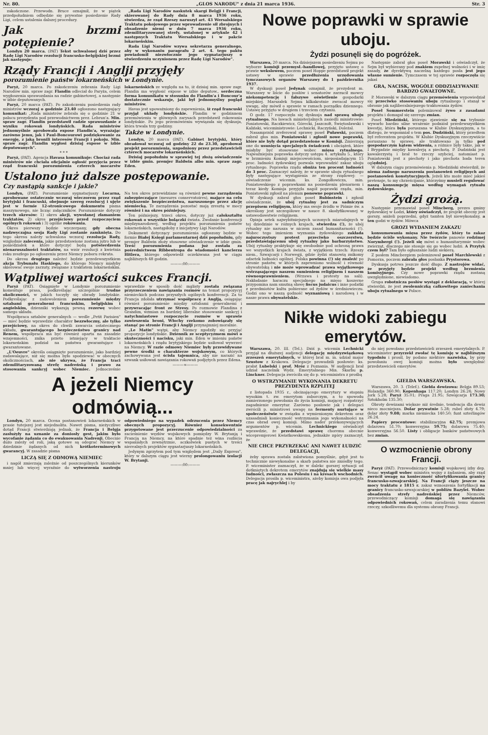Nr. 80. „GLOS NARODU" z dnia 21 marca 1936. Str. 3
zakończone. Przewodn. Bruce oznajmił, że w piątek przedpołudniem odbędzie się prywatne posiedzenie Rady Ligi, celem ustalenia dalszej procedury.
Jak brzmi potępienie?
Londyn 20 marca. (PAT) Tekst uchwalonej dziś przez Radę Ligi Narodów rezolucji francusko-belgijskiej brzmi jak następuje:
„Rada Ligi Narodów naskutek skargi Belgji i Francji, skierowanej do Rady dnia 8 marca 1936 roku, stwierdza, że rząd Rzeszy naruszył art. 43 Wersalskiego Traktatu pokojowego przez wprowadzenie sił zbrojnych i obsadzenie niemi w dniu 7 marca 1936 roku, zdemilitaryzowanej strefy, ustalonej w artykule 42 i następnych Traktatu Wersalskiego i w pakcie lokarneńskim.
Rada Ligi Narodów wzywa sekretarza generalnego, aby w wykonaniu paragrafu 2 art. 4. tego paktu powiadomił niezwłocznie jego sygnatarjuszy o stwierdzeniu uczynionem przez Radę Ligi Narodów".
Rządy Francji i Anglji przyjęły
porozumienie państw lokarneńskich w Londynie.
Paryż, 20 marca. Po zakończeniu zebrania Rady Ligi Narodów min. spraw zagr. Flandin odleciał do Paryża, celem wygłoszenia sprawozdania na radzie gabinetowej, a następnie w izbie deputowanych.
Paryż, 20 marca (PAT). Po zakończeniu posiedzenia rady ministrów wczoraj o godzinie 23.40 ogłoszono następujący komunikat: „Rada ministrów zebrała się o godzinie 21 w pałacu prezydenta pod przewodnictwem prez. Lebrun'a. Min. spraw zagr. Flandin przedstawił radzie sprawozdanie z wyniku rokowań londyńskich. Rada ministrów jednomyślnie aprobowała expose Flandin'a, wyrażając zarówno jemu, jak i Paul-Boncourowi podziękowanie za energję, z jaką bronili interesów Francji i pokoju. Min. spraw zagr. Flandin wygłosi dzisiaj expose w izbie deputowanych".
* * *
Paryż, (PAT). Agencja Havasa komunikuje: Chociaż rada ministrów nie chciała oficjalnie ogłosić przyjęcia przez rząd francuski porozumienia czterech mocarstw lokarneńskich ze względu na to, iż dzisiaj min. spraw zagr. Flandin ma wygłosić expose w izbie deputow., serdeczna forma komunikatu w stosunku do Flandin'a i Boncour'a dostatecznie wskazuje, jaki był jednomyślny pogląd ministrów.
Havas jest upoważniony do zapewnienia, iż rząd francuski przyjął układy londyńskie. Flandin w godzinnem przemówieniu w głównych zarysach przedstawił rokowania londyńskie. Po jego przemówieniu wywiązała się dyskusja, która trwała trzy godziny.
Także w Londynie.
Londyn, 20 marca (PAT). Gabinet brytyjski, który obradował wczoraj od godziny 22 do 23.30, aprobował projekt porozumienia, uzgodniony przez przedstawicieli czterech mocarstw lokarneńskich.
Dzisiaj popołudniu w sprawiej tej złożą oświadczenie w izbie gmin. premjer Baldwin albo min. spraw zagr. Eden.
Ustalono już dalsze postępowanie.
Czy nastąpią sankcje i jakie?
Londyn, (PAT). Porozumienie sygnatarjuszy Locarna, aprobowane ostatecznie wczoraj wieczorem przez rząd brytyjski i francuski, obejmuje szereg rezolucyj i ujęte jest w formie 12-stronicowego dokumentu pisma maszynowego, nie licząc załączników. Porozumienie dotyczy trzech okresów: 1) okres akcji, wywołanej złamaniem traktatów, 2) okres przejściowy przed rozpoczęciem ogólnych rokowań i 3) ogólne rokowania.
Okres pierwszy będzie wyczerpany, gdy obecna nadzwyczajna sesja Rady Ligi zostanie zamknięta. Do tego okresu należy uchwalona wczoraj rezolucja Rady, względnie zalecenia, jakie przedstawione zostaną jutro lub w poniedziałek a które dotyczyć będą potwierdzenia nienaruszalności traktatów, na wzór rezolucji z kwietnia roku zeszłego po ogłoszeniu przez Niemcy poboru rekruta.
Do okresu drugiego należeć będzie przedewszystkiem akcja Trybunału Haskiego, do którego Niemcy miałyby skierować swoje zarzuty, związane z traktatem lokarneńskim. Na ten okres przewidziane są również pewne zarządzenia zabezpieczające (mesures conservatoires), mające na celu zwiększenie bezpieczeństwa, naruszonego przez akcję niemiecką. Te zarządzenia pozostać mają zresztą w mocy również i na okres późniejszy.
Ten późniejszy, trzeci okres, dotyczy już całokształtu rokowań o wszystkie bolączki świata. Zwołanie konferencji międzynarodowej, według projektu porozumienia państw lokarneńskich, nastąpiłoby z inicjatywy Ligi Narodów.
Dokument dotyczący porozumienia ogłoszony będzie w formie Białej Księgi parlamentarnej dziś popołudniu, gdy premjer Baldwin złoży stosowne oświadczenie w izbie gmin. Treść porozumienia podana już została za pośrednictwem Ribbentropa do wiadomości kanclerza Hitlera, którego odpowiedź oczekiwana jest w ciągu najbliższych 48 godzin.
———:00:———
Wątpliwej wartości sukces Francji.
Paryż (PAT). Osiągnięte w Londynie porozumienie komentuje prasa, podkreślając szczególnie trudne okoliczności, w jakich toczyły się obrady londyńskie. Podkreślając z zadowoleniem porozumienie między sztabami generalnemi francuskim, belgijskim i angielskim, dzienniki wykazują pewną rezerwę wobec samego układu.
Współpraca sztabów generalnych — wedle „Petit Parisien" — mieć będzie wprawdzie charakter bezzwłoczny, ale tylko przejściowy, na okres do chwili zawarcia ostatecznego układu, gwarantującego bezpieczeństwo granicy nad Renem, współpraca ma być również oparta na zasadzie wzajemności, znika przeto istniejący w traktacie lokarneńskim podział na państwa gwarantujące i gwarantowane.
„L'Oeuvre" określa osiągnięte porozumienie, jako bardziej zadawalające, niż się można było spodziewać w obecnych okolicznościach, ale nie ukrywa, że Francja traci zdemilitaryzowaną strefę nadreńską i prawo za stosowania sankcyj wobec Niemiec. Jednocześnie wprawdzie w sposób dość mglisty została związana przyrzeczeniem nawiązania rozmów na temat propozycyj niemieckich podczas przyszłych ogólnych konferencji. Za to Francja zdołała utrzymać współpracę z Anglją, osiągając również porozumienie między sztabami generalnemi i przywracając front ze Stresy. Po rozmowie Flandina z Grandim, wzmian za bardziej liberalne stosowanie sankcyj i natychmiastowe rozpoczęcie rozmów w sprawie zawieszenia broni, Włochy rzekomo zobowiązały się stanąć po stronie Francji i Anglji przynajmniej moralnie.
„Le Matin" wątpi, aby Niemcy zgodziły się przyjąć propozycje londyńskie. Dziennik ze sceptycyzmem mówi o skuteczności i nacisku, jaki min. Eden w imieniu państw lokarneńskich i rządu brytyjskiego będzie usiłował wywrzeć na Niemcy. W razie odmowy Niemiec były przewidywane pewne środki o charakterze wojskowym, co których zachowywana jest ścisła tajemnica, aby nie narazić na szwank usiłowań nawiązania rokowań podjętych przez Edena.
———∞———
A jeżeli Niemcy odmówią...
Londyn, 20 marca. Ocena postanowień lokarneńskich w prasie tutejszej jest niejednolita. Nawet pisma, nieżyczliwe dotąd Francji stwierdzają jednak, że Francja i Belgja zasłużyły na uznanie za doniosły gest, jakim było wycofanie żądania co do ewakuowania Nadrenji. Obecnie dużo zależy od roli, jaką gotowe są odegrać Niemcy w dziedzinie żądanych od nich krótkoterminowych gwarancyj. W zasadzie pisma
LICZĄ SIĘ Z ODMOWĄ NIEMIEC
i nagół zmierzają zależnie od poszczególnych kierunków mniej lub więcej wyraźnie do wytworzenia nastroju odpowiedniego na wypadek odrzucenia przez Niemcy obecnych propozycyj. Również konsekwentnie przygotowane jest przerzucenie odpowiedzialności za zacieśnienie węzłów wojskowych pomiędzy W. Brytanją i Francją na Niemcy, na które spadnie też wina rozbicia wspaniałych zewnętrznie, aczkolwiek pustych w treści nierealnych projektów sygnatarjuszy lokarneńskich.
Jedynym zgrzytem pod tym względem jest „Daily Express", który w dalszym ciągu jest wierny prolongowaniu izolacji W. Brytanji.
———:00:———
Nowe poprawki w sprawie uboju.
Żydzi posunęli się do pogróżek.
Warszawa, 20 marca. Na dzisiejszem posiedzeniu Sejmu po wyborze komisji przemysł.-handlowej, przyjęto ustawę o prawie wekslowem, poczem poseł Hoppe przedstawił projekt ustawy w sprawie przedłużenia urzędowania tymczasowych organów Warszawy do 1 października 1937.
W dyskusji poseł Jedynak oznajmił, że prezydent m. Warszawy w liście do posłów i senatorów zarzucił mowcy niekompetencję i fałszywe oświetlenie gospodarki miejskiej. Marszałek Sejmu kilkakrotnie zwracał mowcy uwagę, aby mówił o sprawie w ramach porządku dziennego. Ustawę przyjęto w drugiem i trzeciem czytaniu.
O godz. 17 rozpoczęła się dyskusja nad sprawą uboju rytualnego. Na ławach ministerjalnych zasiedli ministrowie: Poniatowski, Raczkiewicz, Górecki, Jaszczołt, Świętosławski i Kaliński, wiceministrowie: Lechnicki, Raczyński, Doleżal.
Nasamprzód zreferował sprawę poseł Puławski, poczem zabrał głos min. Poniatowski i zgłosił nowe poprawki, które nie były dotąd przedstawione w Komisji. Zmierzają one do usunięcia specjalnych świadczeń i obciążeń, które miałyby być stosowane wobec mięsa rytualnego. Najważniejsza poprawka dotyczy ustępu 4. artykułu 5., który w brzmieniu Komisji miejscowościom, nieposiadającym 15 proc. ludności żydowskiej pozwala wprowadzić zakaz uboju rytualnego. Poprawka rządu obniża ten procent ludności do 3 proc. Zaznaczyć należy, że w sprawie uboju rytualnego były następujące wystąpienia ze strony rządowej: — oświadczenie wicemin. ks. Żongołłowicza, min. Poniatowskiego z poprawkami na posiedzeniu plenarnem i teraz kiedy Komisja przyjęła nagół poprawki rządu, min. Poniatowski zgłosił na plenum ponowne poprawki.
W dyskusji zabrał głos poseł Rubinstein i zgłosił oświadczenie, że ubój rytualny jest za sadniczym przepisem religijnym, który ma swoje źródło w Piśmie św. a określony jest szczegółowe w nauce 8. skodyfikowanej w ustawodawstwie religijnem.
Opinja setek najwybitniejszych uczonych miarodajnych w tej dziedzinie w różnych krajach, stwierdza (!), że ubój rytualny nie narusza w niczem zasad humanitarności (!). Wobec tego imieniem wyznania żydowskiego zakłada najuroczystszy protest przeciwko oszczerstwu, przedstawiającemu ubój rytualny jako barbarzyństwo. Ubój rytualny praktykuje się swobodnie pod ochroną prawa we wszystkich krajach świata, z wyjątkiem trzech: Rzeszy niem., Szwajcarji i Norwegji, gdzie żydzi stanowią znikomy odsetek ludności ogólnej. Polska powinna (!) się znaleźć po stronie państw, w których zapewniono wolność i równość obywatelską i nie może wprowadzać prawa wyjątkowego wstrząsającego naszem sumieniem religijnem i naszem równouprawnieniem. (Wrzawa i protesty na sali). Nakładanie haraczu specjalnego na mięso koszerne przypomina nam smutną sławę fiscus judaicus i inne podatki z przedmiotów kultu pobierane od żydów w średniowieczu. Godzi ono w naszą godność wyznaniową i narodową i w nasze prawa obywatelskie.
Następnie zabrał głos poseł Morawski i oświadczył, że Sejm był wybierany pod znakiem zupełnej wolności i w imię zasady, że dyrektywą naczelną każdego posła jest jego własne sumienie. Tymczasem w tej sprawie rozpoczęła się jakaś
GRA, NACISK, WOGÓLE ODDZIAŁYWANIE BARDZO GWAŁTOWNE.
P. Morawski w dalszym ciągu przemówienia wypowiedział się przeciwko stosowaniu uboju rytualnego i stanął w obronie jak najliberalniejszego traktowania żydów.
Poseł Sommerstein polemizował żywo z zasadami projektu i domagał się szeregu zmian.
Poseł Miedziński, którego zjawienie się na trybunie wywarło bardzo silne wrażenie podniósł przedewszystkiem kwestję, która była poruszana w Klubie Dyskusyjnym, a to dlatego, że wspomniał o tem pos. Dudziński, który przedtem był referentem projektu. W Klubie Dyskusyjnym rzeczywiście poruszano tę sprawę, ale traktowano ją tylko pod gospodarczym kątem widzenia, a różnice były takie, jak w I Brygadzie między kawalerją a piechotą. P. Dudziński jest kawalerzystą i brał te rzeczy szybciej, natomiast p. Poniatowski jest z piechoty i jako piechota bada teren oględniej.
W dalszym ciągu przemówienia p. Miedziński stwierdził, że niema żadnego naruszenia postanowień religijnych ani postanowień konstytucyjnych. Jeżeli kto może mieć jakieś pretensje, to my chrześcijanie, którzyśmy musieli regulować naszą konsumpcję mięsa według wymagań rytuału żydowskiego.
Żydzi grożą.
Następnie przemawiał poseł Mincberg, prezes gminy żydowskiej w Łodzi, który oświadczył, że projekt obecny jest gorszy, aniżeli poprzedni, gdyż tamten był niewykonalny, a ten godzi w żydów. Mówca
GROZI WYDANIEM ZAKAZU
konsumowania mięsa przez żydów, który to zakaz będzie ściśle wykonany. Nie twórzcie panowie rodzimej Norymbergi (!). Jeżeli się mówi o humanitaryzmie wobec zwierząt, dlaczego nie stosuje się go wobec ludzi. A Przytyk czem był? Tam było ogłuszanie ludzi siekierą.
Z posłem Mincbergiem polemizował poseł Marchlewski z Pomorza, poczem zabrała głos posłanka Prystorowa.
Dyskusja potrwa jeszcze dość długo. Z nastrojów widać, że przyjęty będzie projekt według brzmienia komisyjnego. Czy nowe poprawki rządu zostaną uwzględnione, niewiadomo.
Grupa robotnicza posłów wystąpi z deklaracją, w której stwierdzi, że jest zwolenniczką całkowitego zaniechania uboju rytualnego w Polsce.
Nikłe widoki zabiegu emerytów.
Warszawa, 20. III. (Tel.). Dziś p. wicemin Lechnicki przyjął na dłuższej audjencji delegację międzyzwiązkową zrzeszeń emerytalnych, w której brał m. in. udział major Szustow z Krakowa. Delegacje prowadzili posłowie: ks. prałat Lubelski i prof. Mróz z Poznania. W audjencji brał udział naczelnik Wydz. Emerytalnego Min. Skarbu p. Linckner. Delegacja zwróciła się do p. wiceministra z prośbą
O WSTRZYMANIE WYKONANIA DEKRETU PREZYDENTA RZPLITEJ
z listopada 1935 r., obcinającego emerytury w stopniu wysokim t. zw. emerytom zaborczym, a to spowodu zamierzonego powołania do życia komisji, mającej rozpatrzyć zagadnienie emerytur. Zarówno posłowie jak i delegaci zwrócili p. ministrowi uwagę na fermenty nurtujące w społeczeństwie w związku z wymienionym dekretem oraz uzasadniali konieczność wstrzymania jego wykonalności na czas obrad owej komisji. Mimo nader przekonywujących argumentów p. wicemin. Lechnickiego oświadczył wprawdzie, że przedstawi sprawę choremu obecnie wicepremjerowi Kwiatkowskiemu, jednakże zgóry zaznaczył, że
NIE CHCE PRZYRZEKAĆ ANI NAWET ŁUDZIĆ DELEGACJI,
żeby sprawa została załatwiona pomyślnie, gdyż jest to technicznie niewykonalne a skarb państwa nie zniósłby tego. P. wiceminister zaznaczył, że w dalekc gorszej sytuacji od dotkniętych dekretem emerytów znajdują się wielkie masy ludności, zwłaszcza na Polesiu i na kresach wschodnich. Delegacja prosiła p. wiceministra, ażeby komisja owa podjęła pracę jak najrychlej i by
do niej powołano przedstawicieli zrzeszeń emerytalnych. P. wiceminister przyrzekł zwołać tę komisję w najbliższym tygodniu i prosił, by podano niektóre nazwiska, by przy powołaniu owej komisji można było uwzględnić przedstawicieli emerytów.
GIEŁDA WARSZAWSKA.
Warszawa, 20. 3. (Telef.). Giełda dewizowa: Belgja 89.53; Holandja 360.90; Kopenhaga 117.20; Londyn 26.24; Nowy Jork 5.28; Paryż 35.01; Praga 21.95; Szwajcarja 173.30; Sztokholm 135.30;
Obroty dewizami większe niż średnie, tendencja dla dewiz nieco mocniejsza. Dolar prywatnie 5.28; rubel złoty 4.79; dolar złoty 9.08; marka niemiecka 140.50; funt szterlingów 26.24.
Papiery procentowe: stabilizacyjna 62.75; premjowa dolarowa 51.70; konwersyjna 59.75; dolarowa 75.40; konwersyjna 56.50. Listy i obligacje banków państwowych bez zmian.
O wzmocnienie obrony Francji.
Paryż (PAT). Przewodniczący komisji wojskowej izby dep. Senac wystąpił wobec ministra wojny z żądaniem, aby rząd zwrócił uwagę na konieczność ufortyfikowania granicy francusko-szwajcarskiej. Na Francji ciąży jeszcze na mocy traktatu z 1815 r. zakaz wznoszenia fortyfikacji na granicy francusko-szwajcarskiej w pobliżu Bazylei. Wobec obsadzenia strefy nadreńskiej przez Niemców, przewodniczący komisji domaga się nawiązania odpowiednich rokowań, celem zaradzenia temu stanowi rzeczy, szkodliwemu dla systemu obrony Francji.